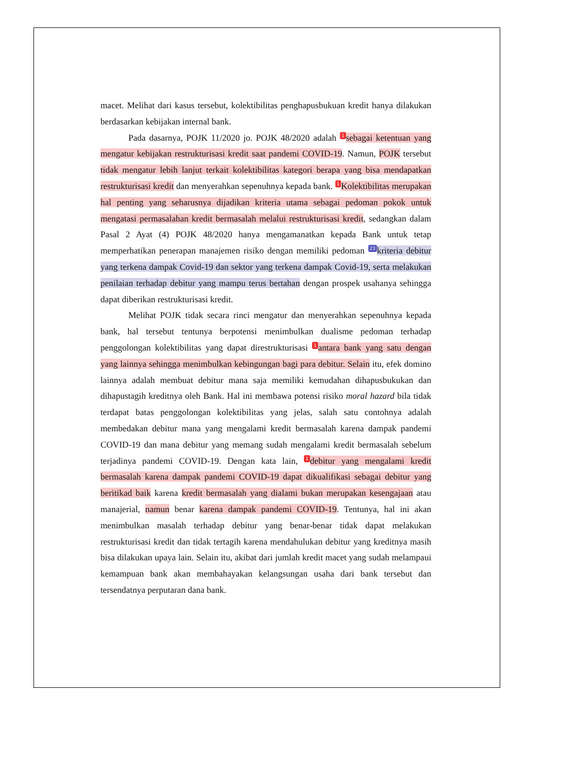macet. Melihat dari kasus tersebut, kolektibilitas penghapusbukuan kredit hanya dilakukan berdasarkan kebijakan internal bank.
Pada dasarnya, POJK 11/2020 jo. POJK 48/2020 adalah 1 sebagai ketentuan yang mengatur kebijakan restrukturisasi kredit saat pandemi COVID-19. Namun, POJK tersebut tidak mengatur lebih lanjut terkait kolektibilitas kategori berapa yang bisa mendapatkan restrukturisasi kredit dan menyerahkan sepenuhnya kepada bank. 1 Kolektibilitas merupakan hal penting yang seharusnya dijadikan kriteria utama sebagai pedoman pokok untuk mengatasi permasalahan kredit bermasalah melalui restrukturisasi kredit, sedangkan dalam Pasal 2 Ayat (4) POJK 48/2020 hanya mengamanatkan kepada Bank untuk tetap memperhatikan penerapan manajemen risiko dengan memiliki pedoman 23 kriteria debitur yang terkena dampak Covid-19 dan sektor yang terkena dampak Covid-19, serta melakukan penilaian terhadap debitur yang mampu terus bertahan dengan prospek usahanya sehingga dapat diberikan restrukturisasi kredit.
Melihat POJK tidak secara rinci mengatur dan menyerahkan sepenuhnya kepada bank, hal tersebut tentunya berpotensi menimbulkan dualisme pedoman terhadap penggolongan kolektibilitas yang dapat direstrukturisasi 1 antara bank yang satu dengan yang lainnya sehingga menimbulkan kebingungan bagi para debitur. Selain itu, efek domino lainnya adalah membuat debitur mana saja memiliki kemudahan dihapusbukukan dan dihapustagih kreditnya oleh Bank. Hal ini membawa potensi risiko moral hazard bila tidak terdapat batas penggolongan kolektibilitas yang jelas, salah satu contohnya adalah membedakan debitur mana yang mengalami kredit bermasalah karena dampak pandemi COVID-19 dan mana debitur yang memang sudah mengalami kredit bermasalah sebelum terjadinya pandemi COVID-19. Dengan kata lain, 1 debitur yang mengalami kredit bermasalah karena dampak pandemi COVID-19 dapat dikualifikasi sebagai debitur yang beritikad baik karena kredit bermasalah yang dialami bukan merupakan kesengajaan atau manajerial, namun benar karena dampak pandemi COVID-19. Tentunya, hal ini akan menimbulkan masalah terhadap debitur yang benar-benar tidak dapat melakukan restrukturisasi kredit dan tidak tertagih karena mendahulukan debitur yang kreditnya masih bisa dilakukan upaya lain. Selain itu, akibat dari jumlah kredit macet yang sudah melampaui kemampuan bank akan membahayakan kelangsungan usaha dari bank tersebut dan tersendatnya perputaran dana bank.